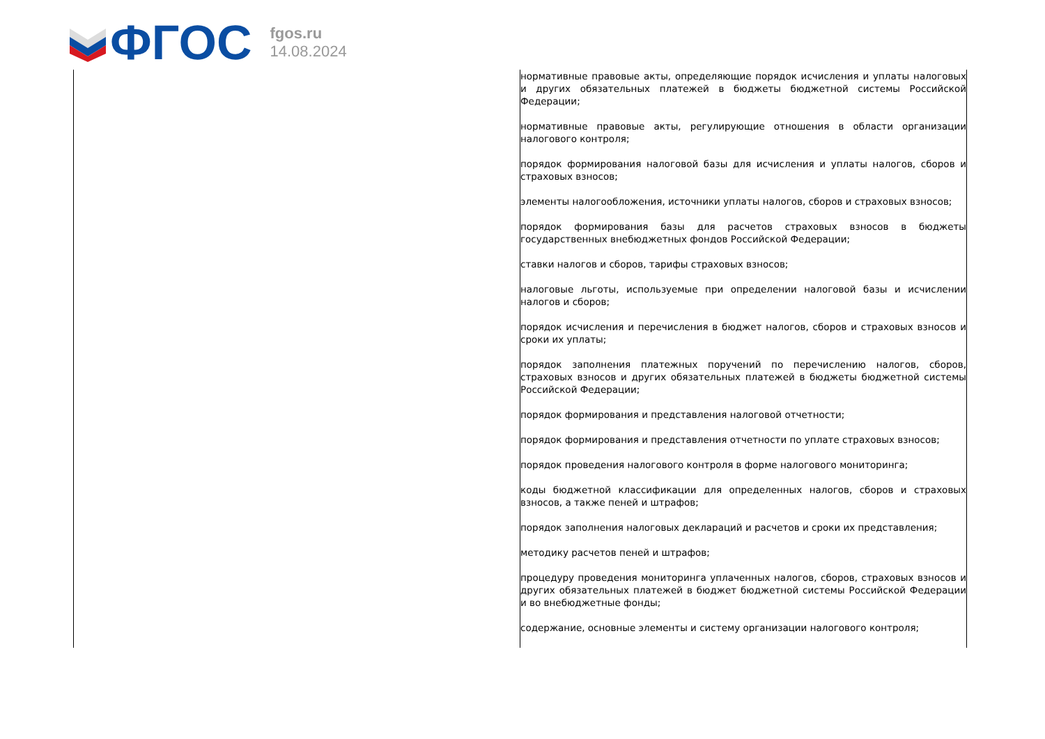ФГОС
fgos.ru
14.08.2024
| | нормативные правовые акты, определяющие порядок исчисления и уплаты налоговых и других обязательных платежей в бюджеты бюджетной системы Российской Федерации; нормативные правовые акты, регулирующие отношения в области организации налогового контроля; порядок формирования налоговой базы для исчисления и уплаты налогов, сборов и страховых взносов; элементы налогообложения, источники уплаты налогов, сборов и страховых взносов; порядок формирования базы для расчетов страховых взносов в бюджеты государственных внебюджетных фондов Российской Федерации; ставки налогов и сборов, тарифы страховых взносов; налоговые льготы, используемые при определении налоговой базы и исчислении налогов и сборов; порядок исчисления и перечисления в бюджет налогов, сборов и страховых взносов и сроки их уплаты; порядок заполнения платежных поручений по перечислению налогов, сборов, страховых взносов и других обязательных платежей в бюджеты бюджетной системы Российской Федерации; порядок формирования и представления налоговой отчетности; порядок формирования и представления отчетности по уплате страховых взносов; порядок проведения налогового контроля в форме налогового мониторинга; коды бюджетной классификации для определенных налогов, сборов и страховых взносов, а также пеней и штрафов; порядок заполнения налоговых деклараций и расчетов и сроки их представления; методику расчетов пеней и штрафов; процедуру проведения мониторинга уплаченных налогов, сборов, страховых взносов и других обязательных платежей в бюджет бюджетной системы Российской Федерации и во внебюджетные фонды; содержание, основные элементы и систему организации налогового контроля; |